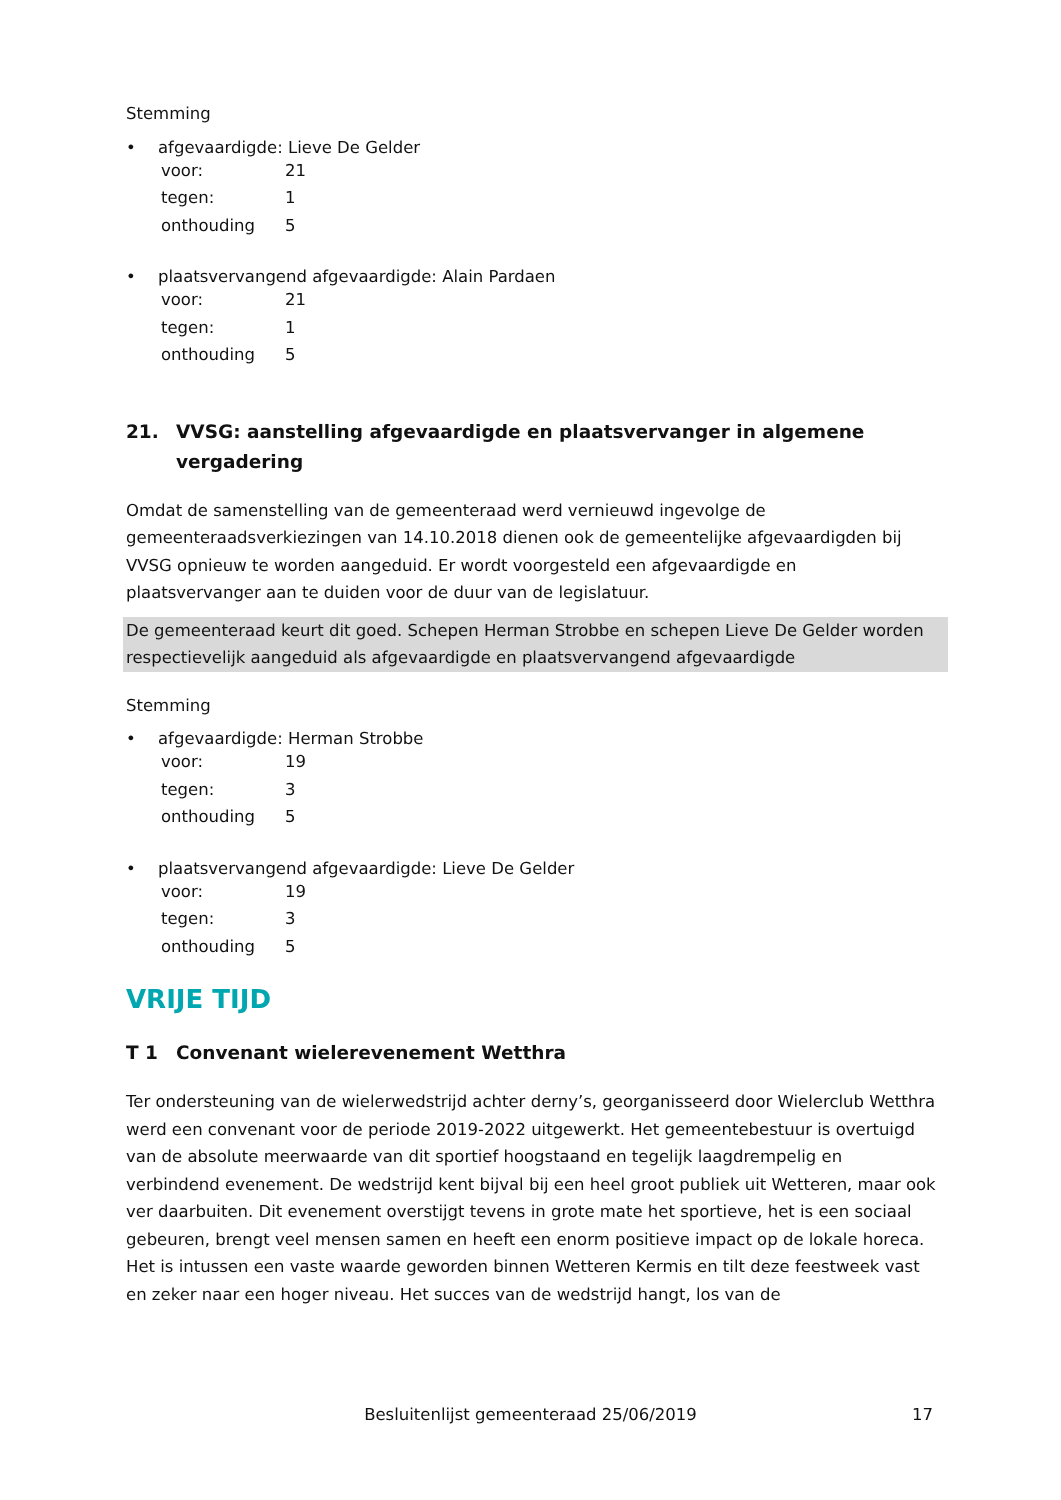Stemming
• afgevaardigde: Lieve De Gelder
voor: 21
tegen: 1
onthouding 5
• plaatsvervangend afgevaardigde: Alain Pardaen
voor: 21
tegen: 1
onthouding 5
21. VVSG: aanstelling afgevaardigde en plaatsvervanger in algemene vergadering
Omdat de samenstelling van de gemeenteraad werd vernieuwd ingevolge de gemeenteraadsverkiezingen van 14.10.2018 dienen ook de gemeentelijke afgevaardigden bij VVSG opnieuw te worden aangeduid. Er wordt voorgesteld een afgevaardigde en plaatsvervanger aan te duiden voor de duur van de legislatuur.
De gemeenteraad keurt dit goed. Schepen Herman Strobbe en schepen Lieve De Gelder worden respectievelijk aangeduid als afgevaardigde en plaatsvervangend afgevaardigde
Stemming
• afgevaardigde: Herman Strobbe
voor: 19
tegen: 3
onthouding 5
• plaatsvervangend afgevaardigde: Lieve De Gelder
voor: 19
tegen: 3
onthouding 5
VRIJE TIJD
T 1 Convenant wielerevenement Wetthra
Ter ondersteuning van de wielerwedstrijd achter derny’s, georganisseerd door Wielerclub Wetthra werd een convenant voor de periode 2019-2022 uitgewerkt. Het gemeentebestuur is overtuigd van de absolute meerwaarde van dit sportief hoogstaand en tegelijk laagdrempelig en verbindend evenement. De wedstrijd kent bijval bij een heel groot publiek uit Wetteren, maar ook ver daarbuiten. Dit evenement overstijgt tevens in grote mate het sportieve, het is een sociaal gebeuren, brengt veel mensen samen en heeft een enorm positieve impact op de lokale horeca.
Het is intussen een vaste waarde geworden binnen Wetteren Kermis en tilt deze feestweek vast en zeker naar een hoger niveau. Het succes van de wedstrijd hangt, los van de
Besluitenlijst gemeenteraad 25/06/2019
17